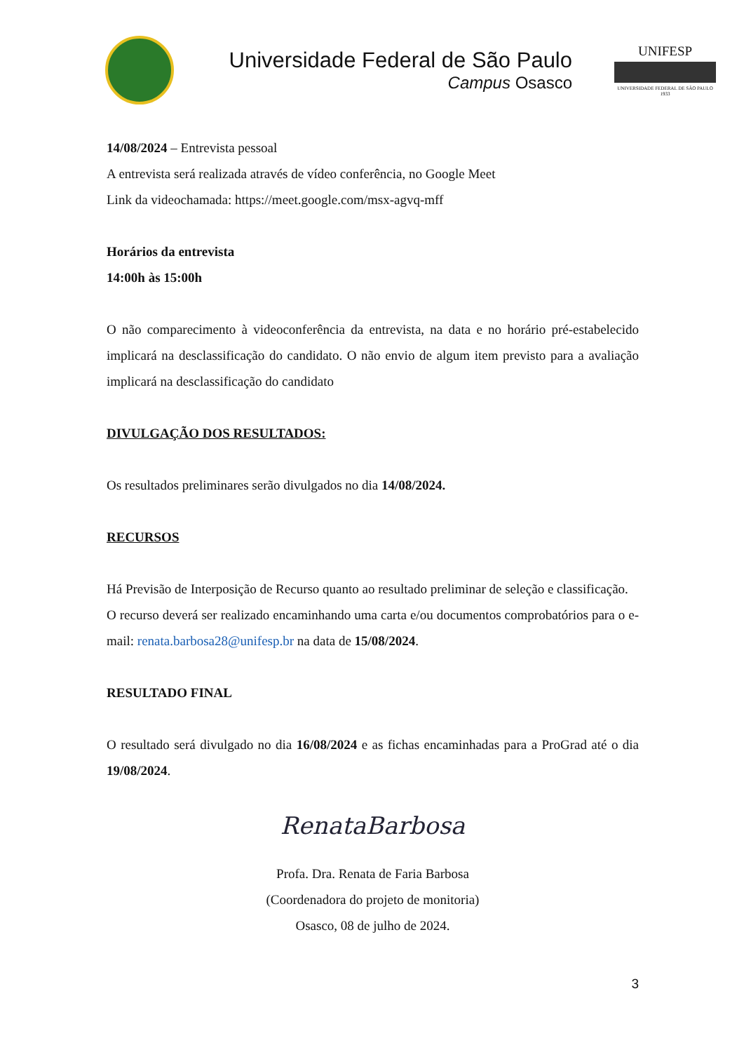Universidade Federal de São Paulo
Campus Osasco
UNIFESP
UNIVERSIDADE FEDERAL DE SÃO PAULO
1933
14/08/2024 – Entrevista pessoal
A entrevista será realizada através de vídeo conferência, no Google Meet
Link da videochamada: https://meet.google.com/msx-agvq-mff
Horários da entrevista
14:00h às 15:00h
O não comparecimento à videoconferência da entrevista, na data e no horário pré-estabelecido implicará na desclassificação do candidato. O não envio de algum item previsto para a avaliação implicará na desclassificação do candidato
DIVULGAÇÃO DOS RESULTADOS:
Os resultados preliminares serão divulgados no dia 14/08/2024.
RECURSOS
Há Previsão de Interposição de Recurso quanto ao resultado preliminar de seleção e classificação.
O recurso deverá ser realizado encaminhando uma carta e/ou documentos comprobatórios para o e-mail: renata.barbosa28@unifesp.br na data de 15/08/2024.
RESULTADO FINAL
O resultado será divulgado no dia 16/08/2024 e as fichas encaminhadas para a ProGrad até o dia 19/08/2024.
RenataBarbosa
Profa. Dra. Renata de Faria Barbosa
(Coordenadora do projeto de monitoria)
Osasco, 08 de julho de 2024.
3